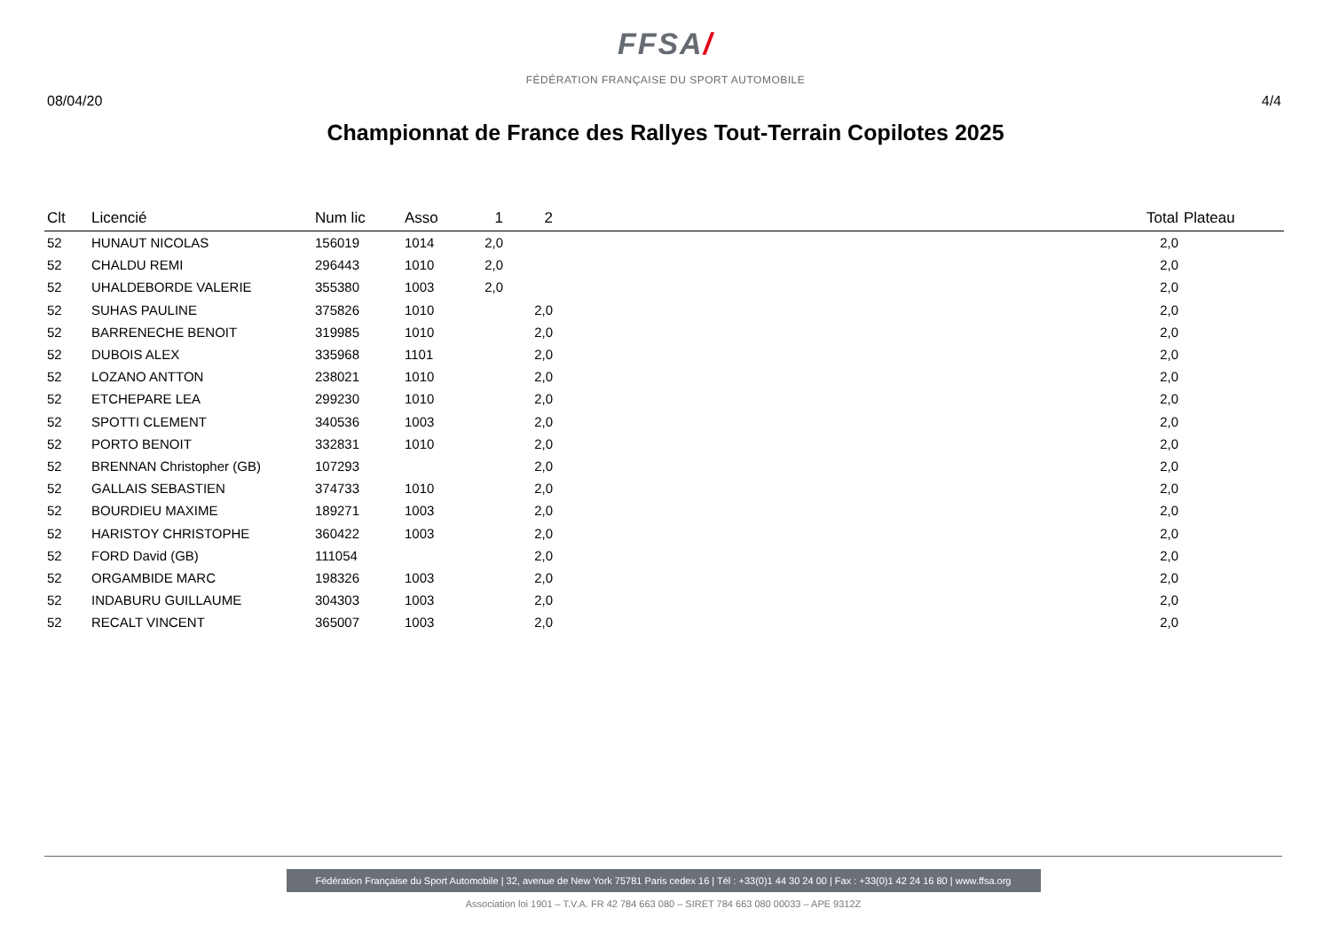FFSA/
FÉDÉRATION FRANÇAISE DU SPORT AUTOMOBILE
08/04/20 4/4
Championnat de France des Rallyes Tout-Terrain Copilotes 2025
| Clt | Licencié | Num lic | Asso | 1 | 2 | | Total | Plateau |
| --- | --- | --- | --- | --- | --- | --- | --- | --- |
| 52 | HUNAUT NICOLAS | 156019 | 1014 | 2,0 | | | 2,0 | |
| 52 | CHALDU REMI | 296443 | 1010 | 2,0 | | | 2,0 | |
| 52 | UHALDEBORDE VALERIE | 355380 | 1003 | 2,0 | | | 2,0 | |
| 52 | SUHAS PAULINE | 375826 | 1010 | | 2,0 | | 2,0 | |
| 52 | BARRENECHE BENOIT | 319985 | 1010 | | 2,0 | | 2,0 | |
| 52 | DUBOIS ALEX | 335968 | 1101 | | 2,0 | | 2,0 | |
| 52 | LOZANO ANTTON | 238021 | 1010 | | 2,0 | | 2,0 | |
| 52 | ETCHEPARE LEA | 299230 | 1010 | | 2,0 | | 2,0 | |
| 52 | SPOTTI CLEMENT | 340536 | 1003 | | 2,0 | | 2,0 | |
| 52 | PORTO BENOIT | 332831 | 1010 | | 2,0 | | 2,0 | |
| 52 | BRENNAN Christopher (GB) | 107293 | | | 2,0 | | 2,0 | |
| 52 | GALLAIS SEBASTIEN | 374733 | 1010 | | 2,0 | | 2,0 | |
| 52 | BOURDIEU MAXIME | 189271 | 1003 | | 2,0 | | 2,0 | |
| 52 | HARISTOY CHRISTOPHE | 360422 | 1003 | | 2,0 | | 2,0 | |
| 52 | FORD David (GB) | 111054 | | | 2,0 | | 2,0 | |
| 52 | ORGAMBIDE MARC | 198326 | 1003 | | 2,0 | | 2,0 | |
| 52 | INDABURU GUILLAUME | 304303 | 1003 | | 2,0 | | 2,0 | |
| 52 | RECALT VINCENT | 365007 | 1003 | | 2,0 | | 2,0 | |
Fédération Française du Sport Automobile | 32, avenue de New York 75781 Paris cedex 16 | Tél : +33(0)1 44 30 24 00 | Fax : +33(0)1 42 24 16 80 | www.ffsa.org
Association loi 1901 – T.V.A. FR 42 784 663 080 – SIRET 784 663 080 00033 – APE 9312Z